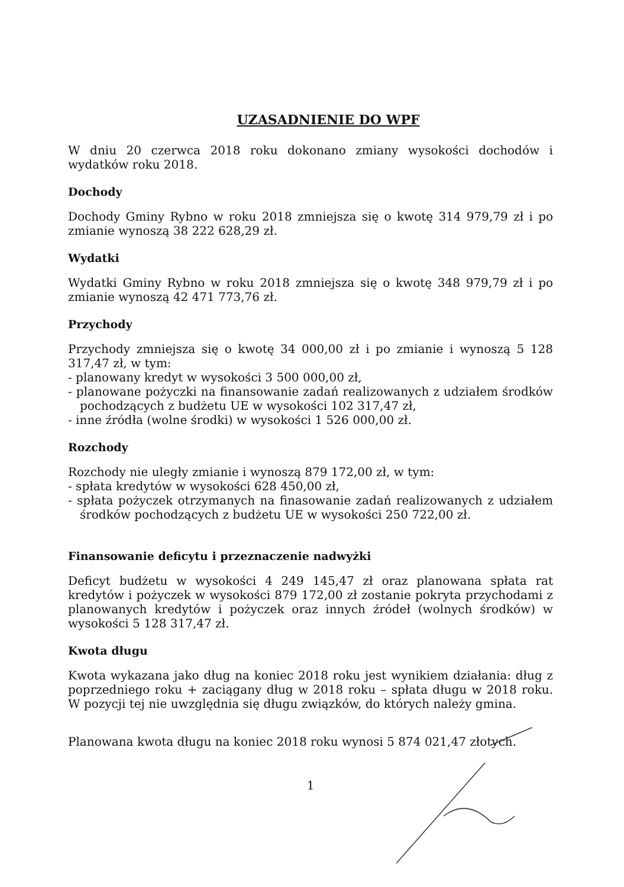UZASADNIENIE DO WPF
W dniu 20 czerwca 2018 roku dokonano zmiany wysokości dochodów i wydatków roku 2018.
Dochody
Dochody Gminy Rybno w roku 2018 zmniejsza się o kwotę 314 979,79 zł i po zmianie wynoszą 38 222 628,29 zł.
Wydatki
Wydatki Gminy Rybno w roku 2018 zmniejsza się o kwotę 348 979,79 zł i po zmianie wynoszą 42 471 773,76 zł.
Przychody
Przychody zmniejsza się o kwotę 34 000,00 zł i po zmianie i wynoszą 5 128 317,47 zł, w tym:
- planowany kredyt w wysokości 3 500 000,00 zł,
- planowane pożyczki na finansowanie zadań realizowanych z udziałem środków pochodzących z budżetu UE w wysokości 102 317,47 zł,
- inne źródła (wolne środki) w wysokości 1 526 000,00 zł.
Rozchody
Rozchody nie uległy zmianie i wynoszą 879 172,00 zł, w tym:
- spłata kredytów w wysokości 628 450,00 zł,
- spłata pożyczek otrzymanych na finasowanie zadań realizowanych z udziałem środków pochodzących z budżetu UE w wysokości 250 722,00 zł.
Finansowanie deficytu i przeznaczenie nadwyżki
Deficyt budżetu w wysokości 4 249 145,47 zł oraz planowana spłata rat kredytów i pożyczek w wysokości 879 172,00 zł zostanie pokryta przychodami z planowanych kredytów i pożyczek oraz innych źródeł (wolnych środków) w wysokości 5 128 317,47 zł.
Kwota długu
Kwota wykazana jako dług na koniec 2018 roku jest wynikiem działania: dług z poprzedniego roku + zaciągany dług w 2018 roku – spłata długu w 2018 roku. W pozycji tej nie uwzględnia się długu związków, do których należy gmina.
Planowana kwota długu na koniec 2018 roku wynosi 5 874 021,47 złotych.
1